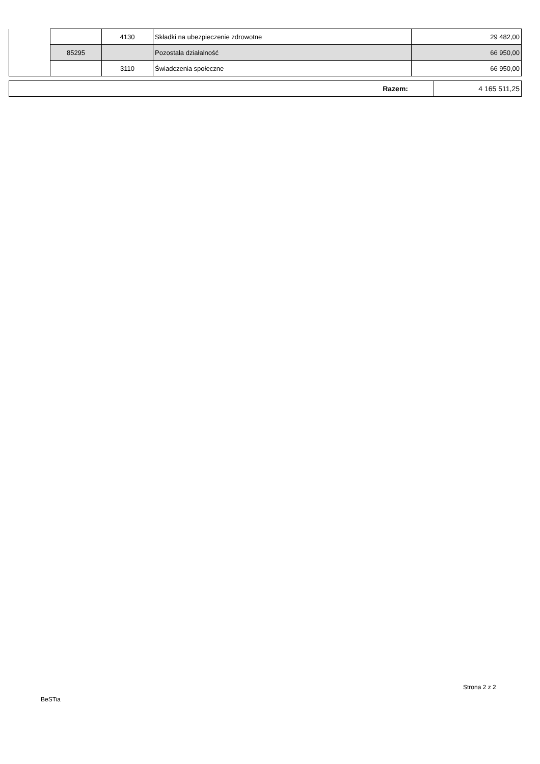| | | 4130 | Składki na ubezpieczenie zdrowotne | 29 482,00 |
| | 85295 | | Pozostała działalność | 66 950,00 |
| | | 3110 | Świadczenia społeczne | 66 950,00 |
| Razem: | 4 165 511,25 |
Strona 2 z 2
BeSTia